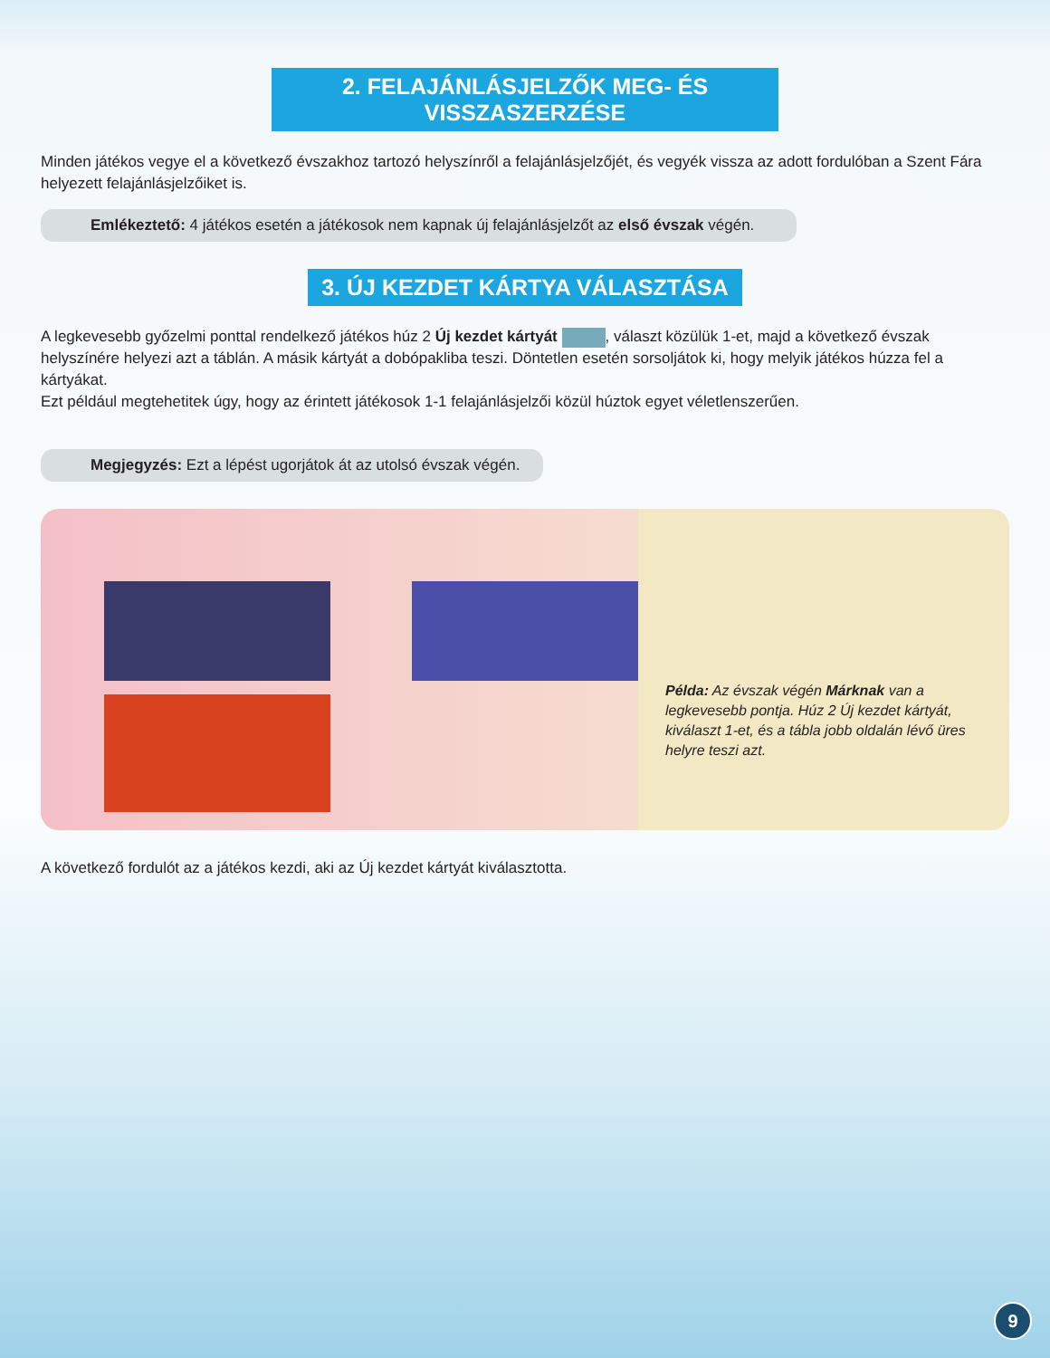2. FELAJÁNLÁSJELZŐK MEG- ÉS VISSZASZERZÉSE
Minden játékos vegye el a következő évszakhoz tartozó helyszínről a felajánlásjelzőjét, és vegyék vissza az adott fordulóban a Szent Fára helyezett felajánlásjelzőiket is.
Emlékeztető: 4 játékos esetén a játékosok nem kapnak új felajánlásjelzőt az első évszak végén.
3. ÚJ KEZDET KÁRTYA VÁLASZTÁSA
A legkevesebb győzelmi ponttal rendelkező játékos húz 2 Új kezdet kártyát , választ közülük 1-et, majd a következő évszak helyszínére helyezi azt a táblán. A másik kártyát a dobópakliba teszi. Döntetlen esetén sorsoljátok ki, hogy melyik játékos húzza fel a kártyákat.
Ezt például megtehetitek úgy, hogy az érintett játékosok 1-1 felajánlásjelzői közül húztok egyet véletlenszerűen.
Megjegyzés: Ezt a lépést ugorjátok át az utolsó évszak végén.
Példa: Az évszak végén Márknak van a legkevesebb pontja. Húz 2 Új kezdet kártyát, kiválaszt 1-et, és a tábla jobb oldalán lévő üres helyre teszi azt.
A következő fordulót az a játékos kezdi, aki az Új kezdet kártyát kiválasztotta.
9